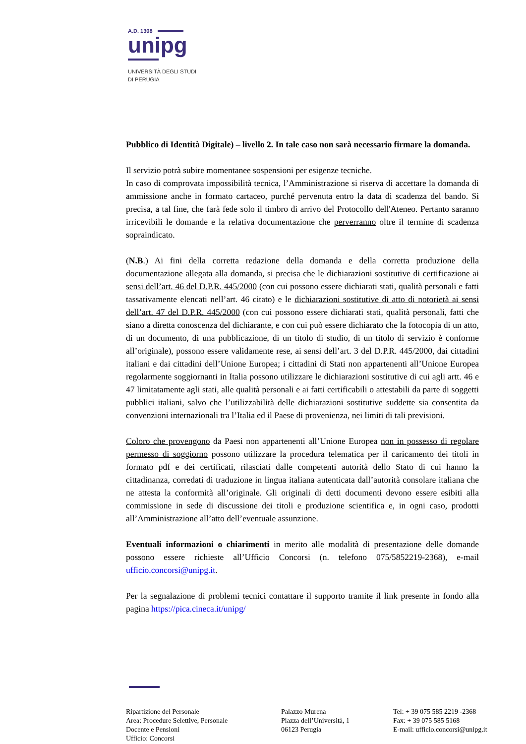A.D. 1308
unipg
UNIVERSITÀ DEGLI STUDI
DI PERUGIA
Pubblico di Identità Digitale) – livello 2. In tale caso non sarà necessario firmare la domanda.
Il servizio potrà subire momentanee sospensioni per esigenze tecniche.
In caso di comprovata impossibilità tecnica, l’Amministrazione si riserva di accettare la domanda di ammissione anche in formato cartaceo, purché pervenuta entro la data di scadenza del bando. Si precisa, a tal fine, che farà fede solo il timbro di arrivo del Protocollo dell'Ateneo. Pertanto saranno irricevibili le domande e la relativa documentazione che perverranno oltre il termine di scadenza sopraindicato.
(N.B.) Ai fini della corretta redazione della domanda e della corretta produzione della documentazione allegata alla domanda, si precisa che le dichiarazioni sostitutive di certificazione ai sensi dell’art. 46 del D.P.R. 445/2000 (con cui possono essere dichiarati stati, qualità personali e fatti tassativamente elencati nell’art. 46 citato) e le dichiarazioni sostitutive di atto di notorietà ai sensi dell’art. 47 del D.P.R. 445/2000 (con cui possono essere dichiarati stati, qualità personali, fatti che siano a diretta conoscenza del dichiarante, e con cui può essere dichiarato che la fotocopia di un atto, di un documento, di una pubblicazione, di un titolo di studio, di un titolo di servizio è conforme all’originale), possono essere validamente rese, ai sensi dell’art. 3 del D.P.R. 445/2000, dai cittadini italiani e dai cittadini dell’Unione Europea; i cittadini di Stati non appartenenti all’Unione Europea regolarmente soggiornanti in Italia possono utilizzare le dichiarazioni sostitutive di cui agli artt. 46 e 47 limitatamente agli stati, alle qualità personali e ai fatti certificabili o attestabili da parte di soggetti pubblici italiani, salvo che l’utilizzabilità delle dichiarazioni sostitutive suddette sia consentita da convenzioni internazionali tra l’Italia ed il Paese di provenienza, nei limiti di tali previsioni.
Coloro che provengono da Paesi non appartenenti all’Unione Europea non in possesso di regolare permesso di soggiorno possono utilizzare la procedura telematica per il caricamento dei titoli in formato pdf e dei certificati, rilasciati dalle competenti autorità dello Stato di cui hanno la cittadinanza, corredati di traduzione in lingua italiana autenticata dall’autorità consolare italiana che ne attesta la conformità all’originale. Gli originali di detti documenti devono essere esibiti alla commissione in sede di discussione dei titoli e produzione scientifica e, in ogni caso, prodotti all’Amministrazione all’atto dell’eventuale assunzione.
Eventuali informazioni o chiarimenti in merito alle modalità di presentazione delle domande possono essere richieste all’Ufficio Concorsi (n. telefono 075/5852219-2368), e-mail ufficio.concorsi@unipg.it.
Per la segnalazione di problemi tecnici contattare il supporto tramite il link presente in fondo alla pagina https://pica.cineca.it/unipg/
Ripartizione del Personale
Area: Procedure Selettive, Personale
Docente e Pensioni
Ufficio: Concorsi
Palazzo Murena
Piazza dell’Università, 1
06123 Perugia
Tel: + 39 075 585 2219 -2368
Fax: + 39 075 585 5168
E-mail: ufficio.concorsi@unipg.it